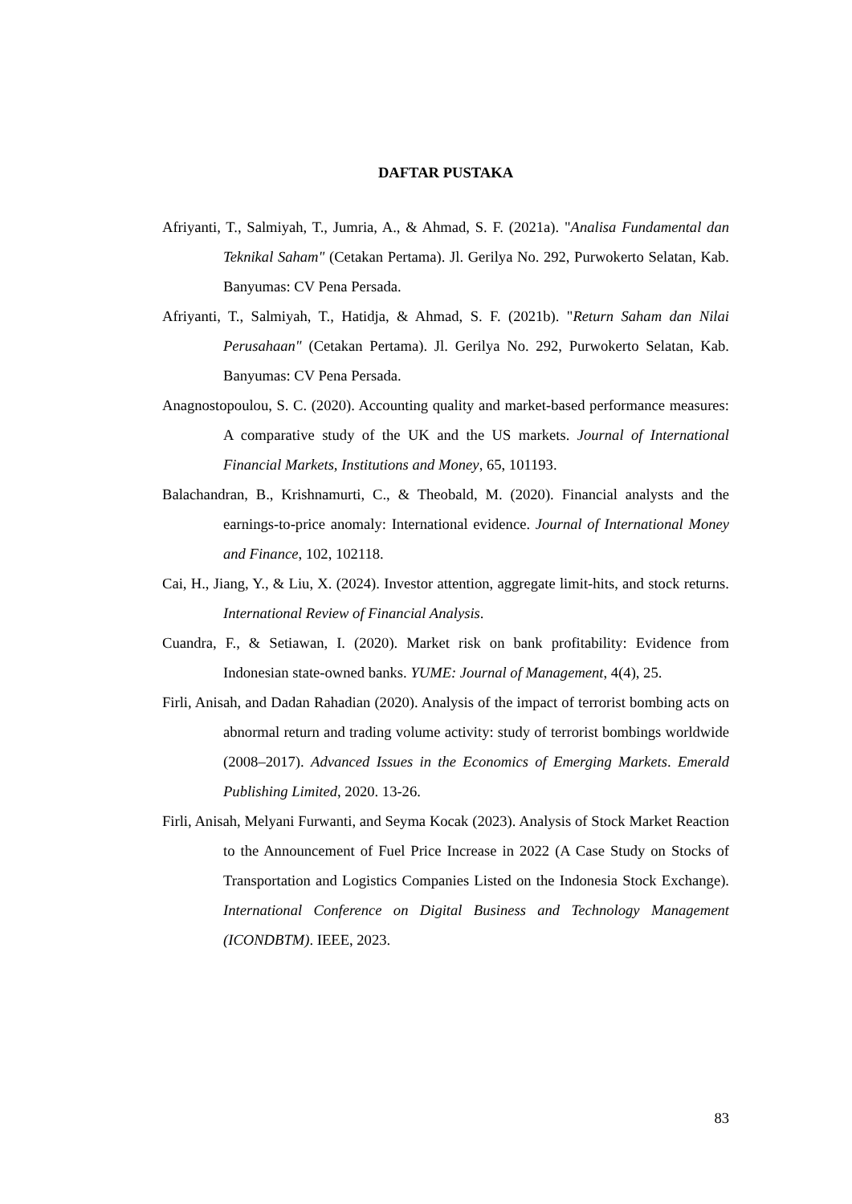DAFTAR PUSTAKA
Afriyanti, T., Salmiyah, T., Jumria, A., & Ahmad, S. F. (2021a). "Analisa Fundamental dan Teknikal Saham" (Cetakan Pertama). Jl. Gerilya No. 292, Purwokerto Selatan, Kab. Banyumas: CV Pena Persada.
Afriyanti, T., Salmiyah, T., Hatidja, & Ahmad, S. F. (2021b). "Return Saham dan Nilai Perusahaan" (Cetakan Pertama). Jl. Gerilya No. 292, Purwokerto Selatan, Kab. Banyumas: CV Pena Persada.
Anagnostopoulou, S. C. (2020). Accounting quality and market-based performance measures: A comparative study of the UK and the US markets. Journal of International Financial Markets, Institutions and Money, 65, 101193.
Balachandran, B., Krishnamurti, C., & Theobald, M. (2020). Financial analysts and the earnings-to-price anomaly: International evidence. Journal of International Money and Finance, 102, 102118.
Cai, H., Jiang, Y., & Liu, X. (2024). Investor attention, aggregate limit-hits, and stock returns. International Review of Financial Analysis.
Cuandra, F., & Setiawan, I. (2020). Market risk on bank profitability: Evidence from Indonesian state-owned banks. YUME: Journal of Management, 4(4), 25.
Firli, Anisah, and Dadan Rahadian (2020). Analysis of the impact of terrorist bombing acts on abnormal return and trading volume activity: study of terrorist bombings worldwide (2008–2017). Advanced Issues in the Economics of Emerging Markets. Emerald Publishing Limited, 2020. 13-26.
Firli, Anisah, Melyani Furwanti, and Seyma Kocak (2023). Analysis of Stock Market Reaction to the Announcement of Fuel Price Increase in 2022 (A Case Study on Stocks of Transportation and Logistics Companies Listed on the Indonesia Stock Exchange). International Conference on Digital Business and Technology Management (ICONDBTM). IEEE, 2023.
83